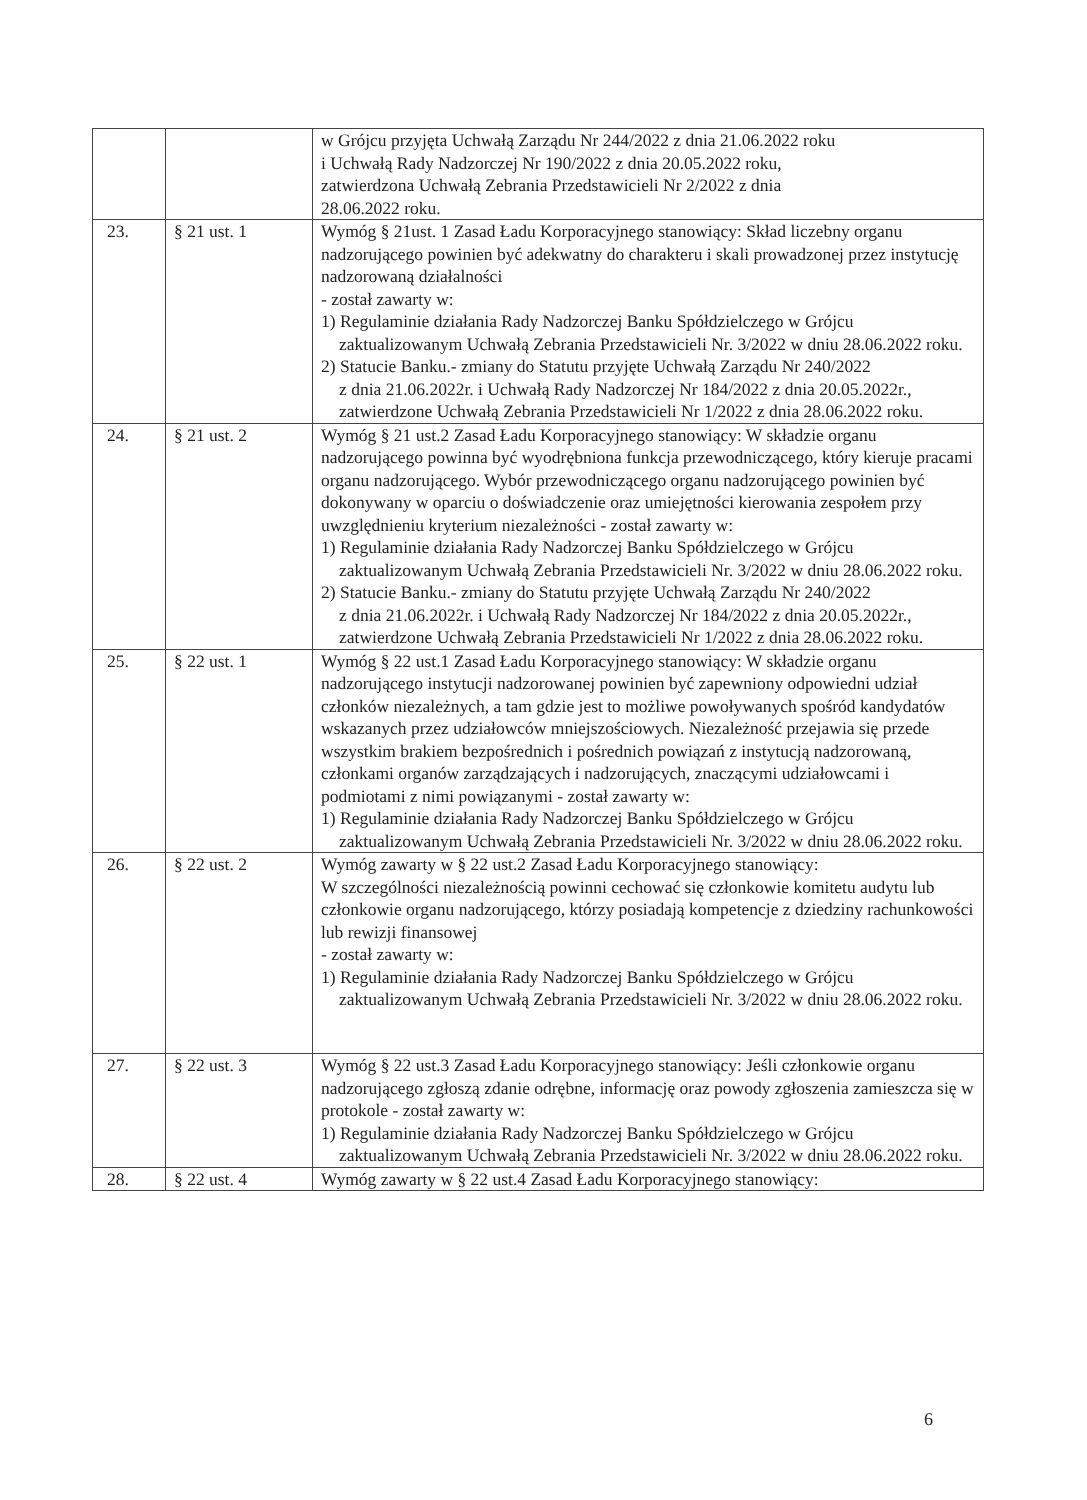| | | w Grójcu przyjęta Uchwałą Zarządu Nr 244/2022 z dnia 21.06.2022 roku i Uchwałą Rady Nadzorczej Nr 190/2022 z dnia 20.05.2022 roku, zatwierdzona Uchwałą Zebrania Przedstawicieli Nr 2/2022 z dnia 28.06.2022 roku. |
| 23. | § 21 ust. 1 | Wymóg § 21ust. 1 Zasad Ładu Korporacyjnego stanowiący: Skład liczebny organu nadzorującego powinien być adekwatny do charakteru i skali prowadzonej przez instytucję nadzorowaną działalności - został zawarty w: 1) Regulaminie działania Rady Nadzorczej Banku Spółdzielczego w Grójcu zaktualizowanym Uchwałą Zebrania Przedstawicieli Nr. 3/2022 w dniu 28.06.2022 roku. 2) Statucie Banku.- zmiany do Statutu przyjęte Uchwałą Zarządu Nr 240/2022 z dnia 21.06.2022r. i Uchwałą Rady Nadzorczej Nr 184/2022 z dnia 20.05.2022r., zatwierdzone Uchwałą Zebrania Przedstawicieli Nr 1/2022 z dnia 28.06.2022 roku. |
| 24. | § 21 ust. 2 | Wymóg § 21 ust.2 Zasad Ładu Korporacyjnego stanowiący: W składzie organu nadzorującego powinna być wyodrębniona funkcja przewodniczącego, który kieruje pracami organu nadzorującego. Wybór przewodniczącego organu nadzorującego powinien być dokonywany w oparciu o doświadczenie oraz umiejętności kierowania zespołem przy uwzględnieniu kryterium niezależności - został zawarty w: 1) Regulaminie działania Rady Nadzorczej Banku Spółdzielczego w Grójcu zaktualizowanym Uchwałą Zebrania Przedstawicieli Nr. 3/2022 w dniu 28.06.2022 roku. 2) Statucie Banku.- zmiany do Statutu przyjęte Uchwałą Zarządu Nr 240/2022 z dnia 21.06.2022r. i Uchwałą Rady Nadzorczej Nr 184/2022 z dnia 20.05.2022r., zatwierdzone Uchwałą Zebrania Przedstawicieli Nr 1/2022 z dnia 28.06.2022 roku. |
| 25. | § 22 ust. 1 | Wymóg § 22 ust.1 Zasad Ładu Korporacyjnego stanowiący: W składzie organu nadzorującego instytucji nadzorowanej powinien być zapewniony odpowiedni udział członków niezależnych, a tam gdzie jest to możliwe powoływanych spośród kandydatów wskazanych przez udziałowców mniejszościowych. Niezależność przejawia się przede wszystkim brakiem bezpośrednich i pośrednich powiązań z instytucją nadzorowaną, członkami organów zarządzających i nadzorujących, znaczącymi udziałowcami i podmiotami z nimi powiązanymi - został zawarty w: 1) Regulaminie działania Rady Nadzorczej Banku Spółdzielczego w Grójcu zaktualizowanym Uchwałą Zebrania Przedstawicieli Nr. 3/2022 w dniu 28.06.2022 roku. |
| 26. | § 22 ust. 2 | Wymóg zawarty w § 22 ust.2 Zasad Ładu Korporacyjnego stanowiący: W szczególności niezależnością powinni cechować się członkowie komitetu audytu lub członkowie organu nadzorującego, którzy posiadają kompetencje z dziedziny rachunkowości lub rewizji finansowej - został zawarty w: 1) Regulaminie działania Rady Nadzorczej Banku Spółdzielczego w Grójcu zaktualizowanym Uchwałą Zebrania Przedstawicieli Nr. 3/2022 w dniu 28.06.2022 roku. |
| 27. | § 22 ust. 3 | Wymóg § 22 ust.3 Zasad Ładu Korporacyjnego stanowiący: Jeśli członkowie organu nadzorującego zgłoszą zdanie odrębne, informację oraz powody zgłoszenia zamieszcza się w protokole - został zawarty w: 1) Regulaminie działania Rady Nadzorczej Banku Spółdzielczego w Grójcu zaktualizowanym Uchwałą Zebrania Przedstawicieli Nr. 3/2022 w dniu 28.06.2022 roku. |
| 28. | § 22 ust. 4 | Wymóg zawarty w § 22 ust.4 Zasad Ładu Korporacyjnego stanowiący: |
6